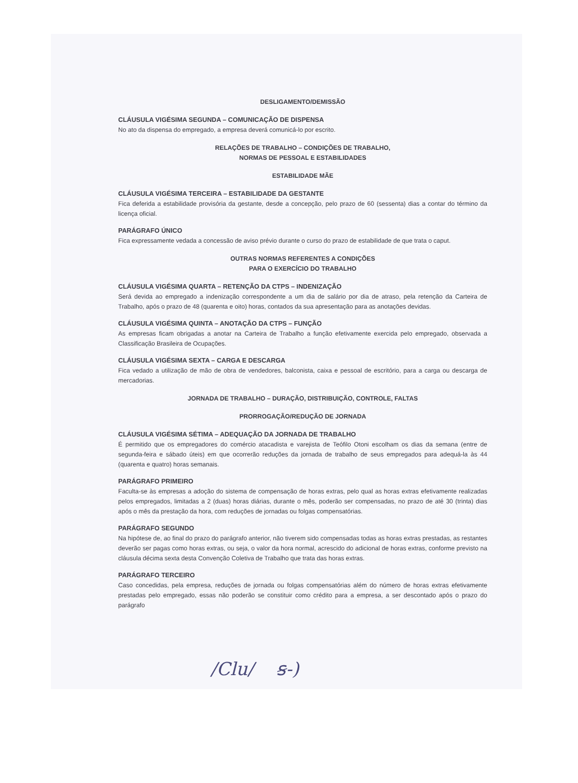DESLIGAMENTO/DEMISSÃO
CLÁUSULA VIGÉSIMA SEGUNDA – COMUNICAÇÃO DE DISPENSA
No ato da dispensa do empregado, a empresa deverá comunicá-lo por escrito.
RELAÇÕES DE TRABALHO – CONDIÇÕES DE TRABALHO,
NORMAS DE PESSOAL E ESTABILIDADES
ESTABILIDADE MÃE
CLÁUSULA VIGÉSIMA TERCEIRA – ESTABILIDADE DA GESTANTE
Fica deferida a estabilidade provisória da gestante, desde a concepção, pelo prazo de 60 (sessenta) dias a contar do término da licença oficial.
PARÁGRAFO ÚNICO
Fica expressamente vedada a concessão de aviso prévio durante o curso do prazo de estabilidade de que trata o caput.
OUTRAS NORMAS REFERENTES A CONDIÇÕES
PARA O EXERCÍCIO DO TRABALHO
CLÁUSULA VIGÉSIMA QUARTA – RETENÇÃO DA CTPS – INDENIZAÇÃO
Será devida ao empregado a indenização correspondente a um dia de salário por dia de atraso, pela retenção da Carteira de Trabalho, após o prazo de 48 (quarenta e oito) horas, contados da sua apresentação para as anotações devidas.
CLÁUSULA VIGÉSIMA QUINTA – ANOTAÇÃO DA CTPS – FUNÇÃO
As empresas ficam obrigadas a anotar na Carteira de Trabalho a função efetivamente exercida pelo empregado, observada a Classificação Brasileira de Ocupações.
CLÁUSULA VIGÉSIMA SEXTA – CARGA E DESCARGA
Fica vedado a utilização de mão de obra de vendedores, balconista, caixa e pessoal de escritório, para a carga ou descarga de mercadorias.
JORNADA DE TRABALHO – DURAÇÃO, DISTRIBUIÇÃO, CONTROLE, FALTAS
PRORROGAÇÃO/REDUÇÃO DE JORNADA
CLÁUSULA VIGÉSIMA SÉTIMA – ADEQUAÇÃO DA JORNADA DE TRABALHO
É permitido que os empregadores do comércio atacadista e varejista de Teófilo Otoni escolham os dias da semana (entre de segunda-feira e sábado úteis) em que ocorrerão reduções da jornada de trabalho de seus empregados para adequá-la às 44 (quarenta e quatro) horas semanais.
PARÁGRAFO PRIMEIRO
Faculta-se às empresas a adoção do sistema de compensação de horas extras, pelo qual as horas extras efetivamente realizadas pelos empregados, limitadas a 2 (duas) horas diárias, durante o mês, poderão ser compensadas, no prazo de até 30 (trinta) dias após o mês da prestação da hora, com reduções de jornadas ou folgas compensatórias.
PARÁGRAFO SEGUNDO
Na hipótese de, ao final do prazo do parágrafo anterior, não tiverem sido compensadas todas as horas extras prestadas, as restantes deverão ser pagas como horas extras, ou seja, o valor da hora normal, acrescido do adicional de horas extras, conforme previsto na cláusula décima sexta desta Convenção Coletiva de Trabalho que trata das horas extras.
PARÁGRAFO TERCEIRO
Caso concedidas, pela empresa, reduções de jornada ou folgas compensatórias além do número de horas extras efetivamente prestadas pelo empregado, essas não poderão se constituir como crédito para a empresa, a ser descontado após o prazo do parágrafo
∕Clu∕ ꞩ‑)